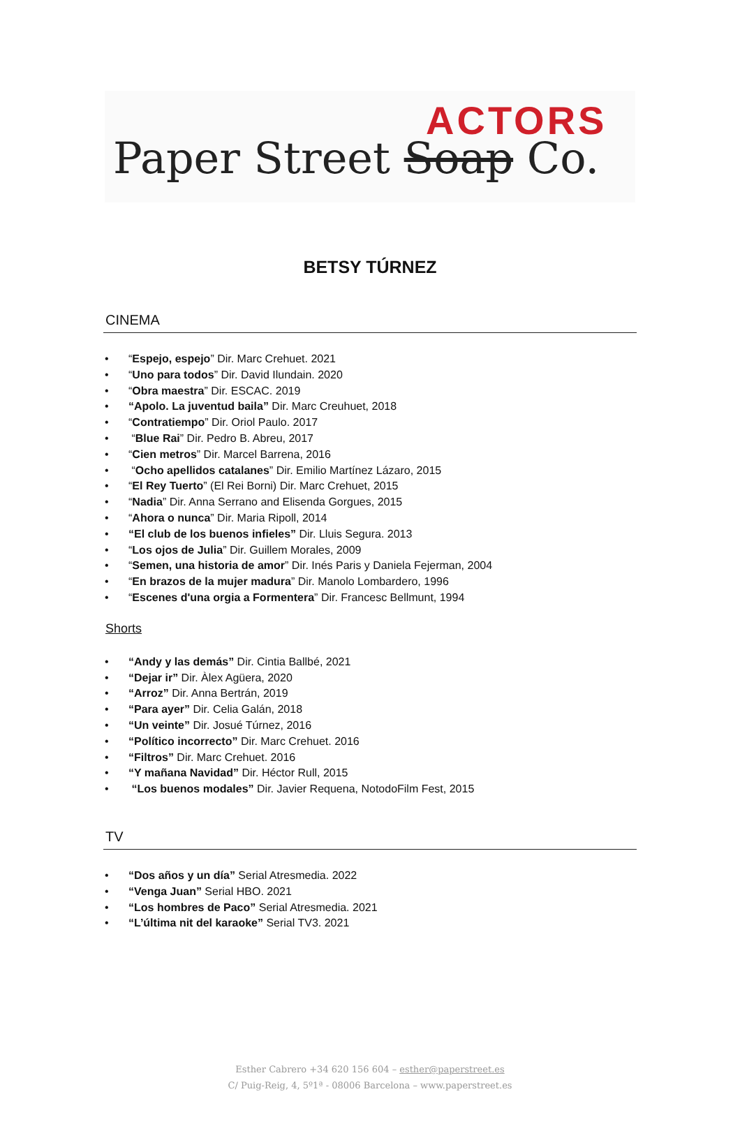ACTORS
Paper Street Soap Co.
BETSY TÚRNEZ
CINEMA
• “Espejo, espejo” Dir. Marc Crehuet. 2021
• “Uno para todos” Dir. David Ilundain. 2020
• “Obra maestra” Dir. ESCAC. 2019
• “Apolo. La juventud baila” Dir. Marc Creuhuet, 2018
• “Contratiempo” Dir. Oriol Paulo. 2017
• “Blue Rai” Dir. Pedro B. Abreu, 2017
• “Cien metros” Dir. Marcel Barrena, 2016
• “Ocho apellidos catalanes” Dir. Emilio Martínez Lázaro, 2015
• “El Rey Tuerto” (El Rei Borni) Dir. Marc Crehuet, 2015
• “Nadia” Dir. Anna Serrano and Elisenda Gorgues, 2015
• “Ahora o nunca” Dir. Maria Ripoll, 2014
• “El club de los buenos infieles” Dir. Lluis Segura. 2013
• “Los ojos de Julia” Dir. Guillem Morales, 2009
• “Semen, una historia de amor” Dir. Inés Paris y Daniela Fejerman, 2004
• “En brazos de la mujer madura” Dir. Manolo Lombardero, 1996
• “Escenes d'una orgia a Formentera” Dir. Francesc Bellmunt, 1994
Shorts
• “Andy y las demás” Dir. Cintia Ballbé, 2021
• “Dejar ir” Dir. Àlex Agüera, 2020
• “Arroz” Dir. Anna Bertrán, 2019
• “Para ayer” Dir. Celia Galán, 2018
• “Un veinte” Dir. Josué Túrnez, 2016
• “Político incorrecto” Dir. Marc Crehuet. 2016
• “Filtros” Dir. Marc Crehuet. 2016
• “Y mañana Navidad” Dir. Héctor Rull, 2015
• “Los buenos modales” Dir. Javier Requena, NotodoFilm Fest, 2015
TV
• “Dos años y un día” Serial Atresmedia. 2022
• “Venga Juan” Serial HBO. 2021
• “Los hombres de Paco” Serial Atresmedia. 2021
• “L’última nit del karaoke” Serial TV3. 2021
Esther Cabrero +34 620 156 604 – esther@paperstreet.es
C/ Puig-Reig, 4, 5º1ª - 08006 Barcelona – www.paperstreet.es